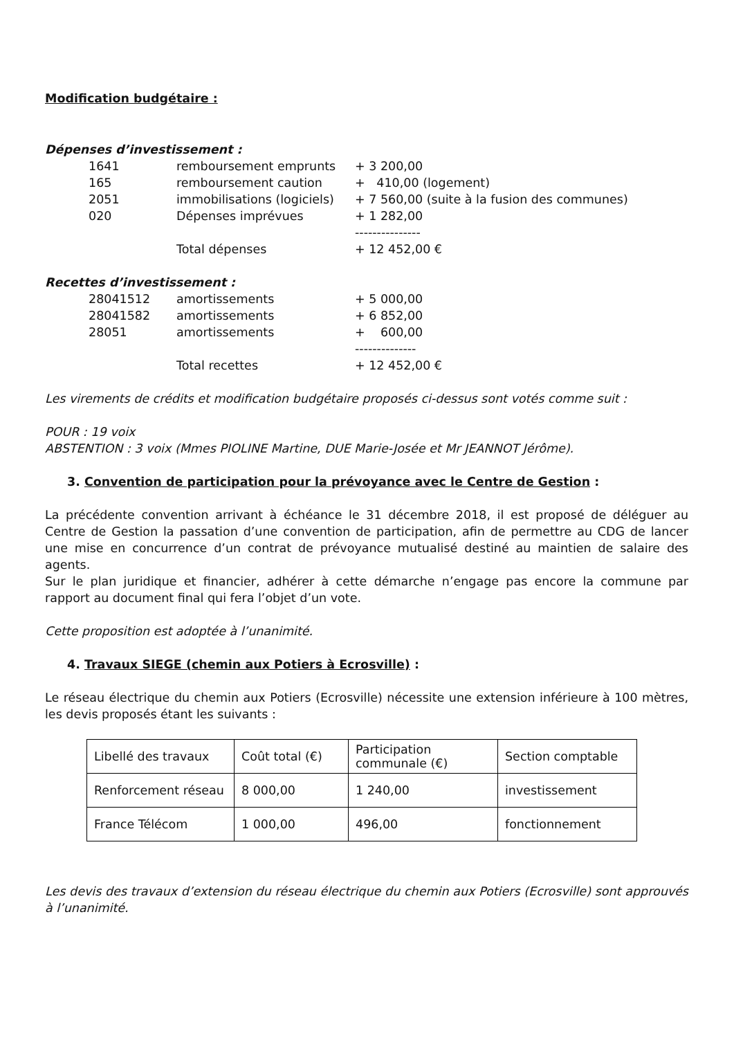Modification budgétaire :
Dépenses d’investissement :
| 1641 | remboursement emprunts | + 3 200,00 |
| 165 | remboursement caution | + 410,00 (logement) |
| 2051 | immobilisations (logiciels) | + 7 560,00 (suite à la fusion des communes) |
| 020 | Dépenses imprévues | + 1 282,00 |
| | | --------------- |
| | Total dépenses | + 12 452,00 € |
Recettes d’investissement :
| 28041512 | amortissements | + 5 000,00 |
| 28041582 | amortissements | + 6 852,00 |
| 28051 | amortissements | + 600,00 |
| | | -------------- |
| | Total recettes | + 12 452,00 € |
Les virements de crédits et modification budgétaire proposés ci-dessus sont votés comme suit :
POUR : 19 voix
ABSTENTION : 3 voix (Mmes PIOLINE Martine, DUE Marie-Josée et Mr JEANNOT Jérôme).
3. Convention de participation pour la prévoyance avec le Centre de Gestion :
La précédente convention arrivant à échéance le 31 décembre 2018, il est proposé de déléguer au Centre de Gestion la passation d’une convention de participation, afin de permettre au CDG de lancer une mise en concurrence d’un contrat de prévoyance mutualisé destiné au maintien de salaire des agents.
Sur le plan juridique et financier, adhérer à cette démarche n’engage pas encore la commune par rapport au document final qui fera l’objet d’un vote.
Cette proposition est adoptée à l’unanimité.
4. Travaux SIEGE (chemin aux Potiers à Ecrosville) :
Le réseau électrique du chemin aux Potiers (Ecrosville) nécessite une extension inférieure à 100 mètres, les devis proposés étant les suivants :
| Libellé des travaux | Coût total (€) | Participation communale (€) | Section comptable |
| Renforcement réseau | 8 000,00 | 1 240,00 | investissement |
| France Télécom | 1 000,00 | 496,00 | fonctionnement |
Les devis des travaux d’extension du réseau électrique du chemin aux Potiers (Ecrosville) sont approuvés à l’unanimité.